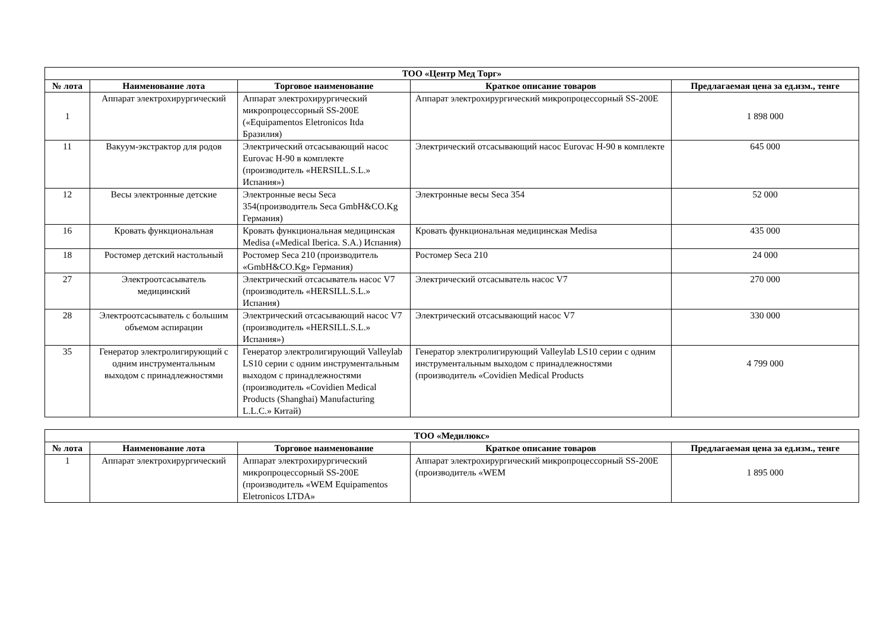| ТОО «Центр Мед Торг» | | | | |
| --- | --- | --- | --- | --- |
| № лота | Наименование лота | Торговое наименование | Краткое описание товаров | Предлагаемая цена за ед.изм., тенге |
| 1 | Аппарат электрохирургический | Аппарат электрохирургический микропроцессорный SS-200E («Equipamentos Eletronicos Itda Бразилия) | Аппарат электрохирургический микропроцессорный SS-200E | 1 898 000 |
| 11 | Вакуум-экстрактор для родов | Электрический отсасывающий насос Eurovac H-90 в комплекте (производитель «HERSILL.S.L.» Испания») | Электрический отсасывающий насос Eurovac H-90 в комплекте | 645 000 |
| 12 | Весы электронные детские | Электронные весы Seca 354(производитель Seca GmbH&CO.Kg Германия) | Электронные весы Seca 354 | 52 000 |
| 16 | Кровать функциональная | Кровать функциональная медицинская Medisa («Medical Iberica. S.A.) Испания) | Кровать функциональная медицинская Medisa | 435 000 |
| 18 | Ростомер детский настольный | Ростомер Seca 210 (производитель «GmbH&CO.Kg» Германия) | Ростомер Seca 210 | 24 000 |
| 27 | Электроотсасыватель медицинский | Электрический отсасыватель насос V7 (производитель «HERSILL.S.L.» Испания) | Электрический отсасыватель насос V7 | 270 000 |
| 28 | Электроотсасыватель с большим объемом аспирации | Электрический отсасывающий насос V7 (производитель «HERSILL.S.L.» Испания») | Электрический отсасывающий насос V7 | 330 000 |
| 35 | Генератор электролигирующий с одним инструментальным выходом с принадлежностями | Генератор электролигирующий Valleylab LS10 серии с одним инструментальным выходом с принадлежностями (производитель «Covidien Medical Products (Shanghai) Manufacturing L.L.C.» Китай) | Генератор электролигирующий Valleylab LS10 серии с одним инструментальным выходом с принадлежностями (производитель «Covidien Medical Products | 4 799 000 |
| ТОО «Медилюкс» | | | | |
| --- | --- | --- | --- | --- |
| № лота | Наименование лота | Торговое наименование | Краткое описание товаров | Предлагаемая цена за ед.изм., тенге |
| 1 | Аппарат электрохирургический | Аппарат электрохирургический микропроцессорный SS-200E (производитель «WEM Equipamentos Eletronicos LTDA» | Аппарат электрохирургический микропроцессорный SS-200E (производитель «WEM | 1 895 000 |